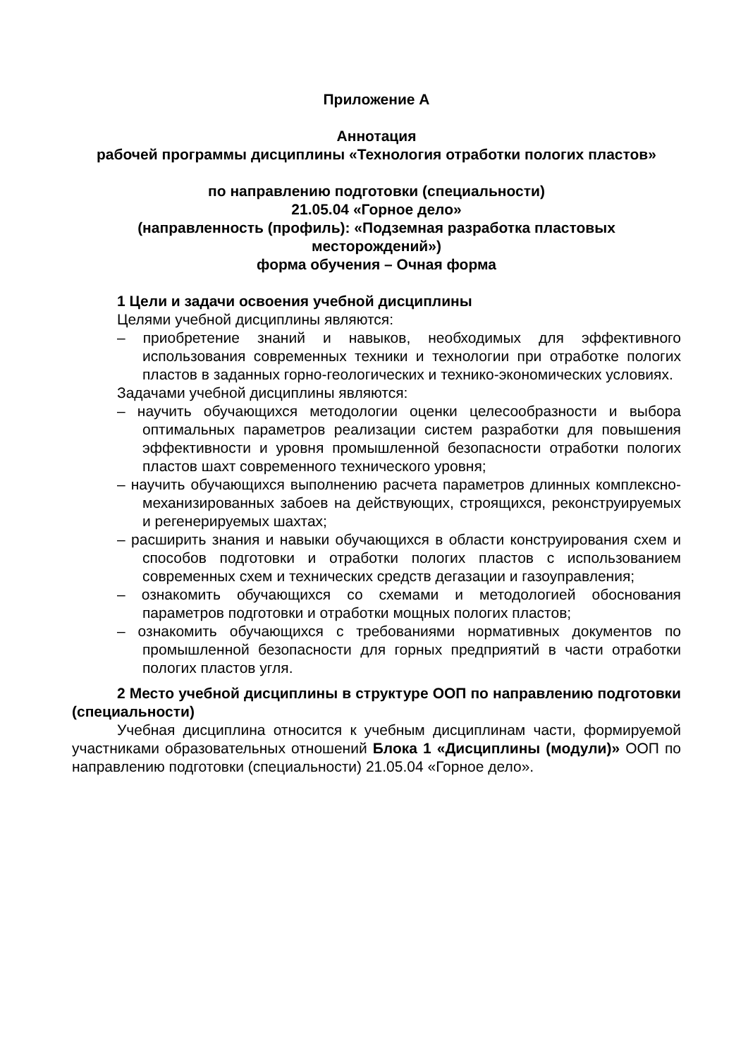Приложение А
Аннотация
рабочей программы дисциплины «Технология отработки пологих пластов»
по направлению подготовки (специальности)
21.05.04 «Горное дело»
(направленность (профиль): «Подземная разработка пластовых месторождений»)
форма обучения – Очная форма
1 Цели и задачи освоения учебной дисциплины
Целями учебной дисциплины являются:
– приобретение знаний и навыков, необходимых для эффективного использования современных техники и технологии при отработке пологих пластов в заданных горно-геологических и технико-экономических условиях.
Задачами учебной дисциплины являются:
– научить обучающихся методологии оценки целесообразности и выбора оптимальных параметров реализации систем разработки для повышения эффективности и уровня промышленной безопасности отработки пологих пластов шахт современного технического уровня;
– научить обучающихся выполнению расчета параметров длинных комплексно- механизированных забоев на действующих, строящихся, реконструируемых и регенерируемых шахтах;
– расширить знания и навыки обучающихся в области конструирования схем и способов подготовки и отработки пологих пластов с использованием современных схем и технических средств дегазации и газоуправления;
– ознакомить обучающихся со схемами и методологией обоснования параметров подготовки и отработки мощных пологих пластов;
– ознакомить обучающихся с требованиями нормативных документов по промышленной безопасности для горных предприятий в части отработки пологих пластов угля.
2 Место учебной дисциплины в структуре ООП по направлению подготовки (специальности)
Учебная дисциплина относится к учебным дисциплинам части, формируемой участниками образовательных отношений Блока 1 «Дисциплины (модули)» ООП по направлению подготовки (специальности) 21.05.04 «Горное дело».